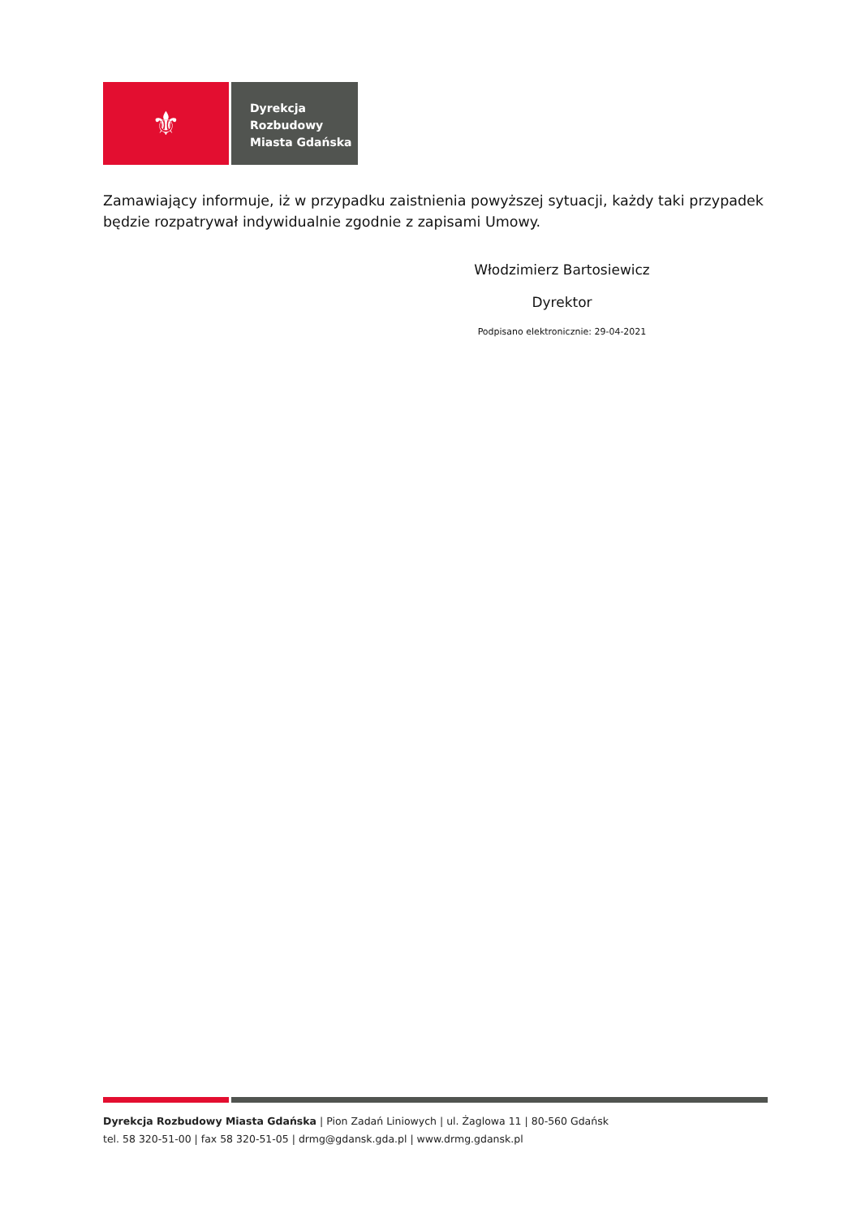⚜
Dyrekcja
Rozbudowy
Miasta Gdańska
Zamawiający informuje, iż w przypadku zaistnienia powyższej sytuacji, każdy taki przypadek będzie rozpatrywał indywidualnie zgodnie z zapisami Umowy.
Włodzimierz Bartosiewicz
Dyrektor
Podpisano elektronicznie: 29-04-2021
Dyrekcja Rozbudowy Miasta Gdańska | Pion Zadań Liniowych | ul. Żaglowa 11 | 80-560 Gdańsk
tel. 58 320-51-00 | fax 58 320-51-05 | drmg@gdansk.gda.pl | www.drmg.gdansk.pl